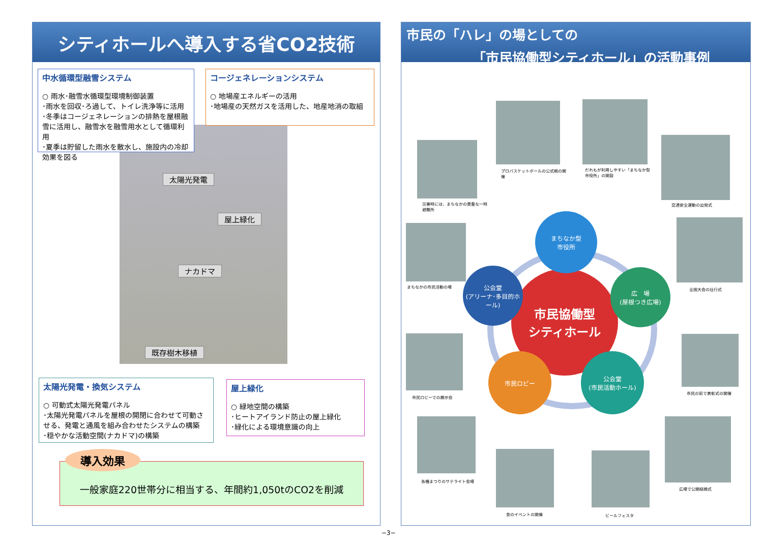シティホールへ導入する省CO2技術
市民の「ハレ」の場としての
「市民協働型シティホール」の活動事例
中水循環型融雪システム
○ 雨水･融雪水循環型環境制御装置
･雨水を回収･ろ過して、トイレ洗浄等に活用
･冬季はコージェネレーションの排熱を屋根融雪に活用し、融雪水を融雪用水として循環利用
･夏季は貯留した雨水を散水し、施設内の冷却効果を図る
コージェネレーションシステム
○ 地場産エネルギーの活用
･地場産の天然ガスを活用した、地産地消の取組
太陽光発電
屋上緑化
ナカドマ
既存樹木移植
太陽光発電・換気システム
○ 可動式太陽光発電パネル
･太陽光発電パネルを屋根の開閉に合わせて可動させる、発電と通風を組み合わせたシステムの構築
･穏やかな活動空間(ナカドマ)の構築
屋上緑化
○ 緑地空間の構築
･ヒートアイランド防止の屋上緑化
･緑化による環境意識の向上
導入効果
一般家庭220世帯分に相当する、年間約1,050tのCO2を削減
災害時には、まちなかの貴重な一時避難所
プロバスケットボールの公式戦の開催
だれもが利用しやすい「まちなか型市役所」の開設
交通安全運動の出発式
まちなかの市民活動の場
全国大会の壮行式
市民ロビーでの展示会
市民の前で表彰式の開催
各種まつりのサテライト会場
食のイベントの開催 ビールフェスタ
広場で公開結婚式
市民協働型
シティホール
まちなか型
市役所
公会堂
(アリーナ･多目的ホール)
広　場
(屋根つき広場)
市民ロビー
公会堂
(市民活動ホール)
−3−